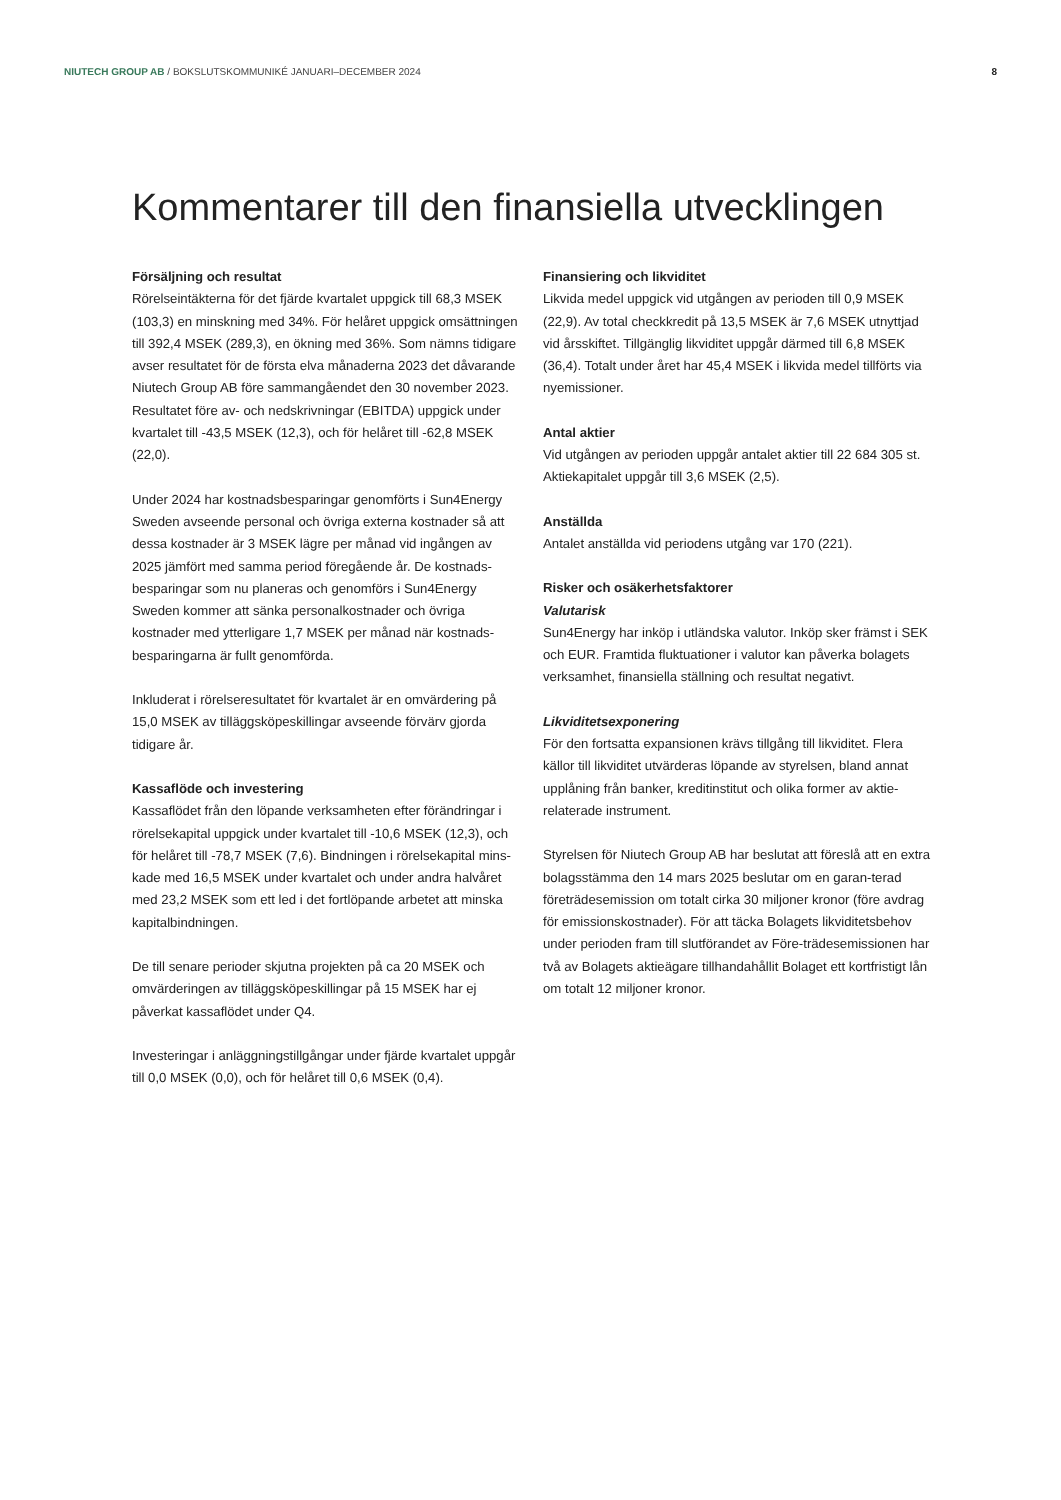NIUTECH GROUP AB / BOKSLUTSKOMMUNIKÉ JANUARI–DECEMBER 2024 8
Kommentarer till den finansiella utvecklingen
Försäljning och resultat
Rörelseintäkterna för det fjärde kvartalet uppgick till 68,3 MSEK (103,3) en minskning med 34%. För helåret uppgick omsättningen till 392,4 MSEK (289,3), en ökning med 36%. Som nämns tidigare avser resultatet för de första elva månaderna 2023 det dåvarande Niutech Group AB före sammangåendet den 30 november 2023. Resultatet före av- och nedskrivningar (EBITDA) uppgick under kvartalet till -43,5 MSEK (12,3), och för helåret till -62,8 MSEK (22,0).
Under 2024 har kostnadsbesparingar genomförts i Sun4Energy Sweden avseende personal och övriga externa kostnader så att dessa kostnader är 3 MSEK lägre per månad vid ingången av 2025 jämfört med samma period föregående år. De kostnads-besparingar som nu planeras och genomförs i Sun4Energy Sweden kommer att sänka personalkostnader och övriga kostnader med ytterligare 1,7 MSEK per månad när kostnads-besparingarna är fullt genomförda.
Inkluderat i rörelseresultatet för kvartalet är en omvärdering på 15,0 MSEK av tilläggsköpeskillingar avseende förvärv gjorda tidigare år.
Kassaflöde och investering
Kassaflödet från den löpande verksamheten efter förändringar i rörelsekapital uppgick under kvartalet till -10,6 MSEK (12,3), och för helåret till -78,7 MSEK (7,6). Bindningen i rörelsekapital mins-kade med 16,5 MSEK under kvartalet och under andra halvåret med 23,2 MSEK som ett led i det fortlöpande arbetet att minska kapitalbindningen.
De till senare perioder skjutna projekten på ca 20 MSEK och omvärderingen av tilläggsköpeskillingar på 15 MSEK har ej påverkat kassaflödet under Q4.
Investeringar i anläggningstillgångar under fjärde kvartalet uppgår till 0,0 MSEK (0,0), och för helåret till 0,6 MSEK (0,4).
Finansiering och likviditet
Likvida medel uppgick vid utgången av perioden till 0,9 MSEK (22,9). Av total checkkredit på 13,5 MSEK är 7,6 MSEK utnyttjad vid årsskiftet. Tillgänglig likviditet uppgår därmed till 6,8 MSEK (36,4). Totalt under året har 45,4 MSEK i likvida medel tillförts via nyemissioner.
Antal aktier
Vid utgången av perioden uppgår antalet aktier till 22 684 305 st. Aktiekapitalet uppgår till 3,6 MSEK (2,5).
Anställda
Antalet anställda vid periodens utgång var 170 (221).
Risker och osäkerhetsfaktorer
Valutarisk
Sun4Energy har inköp i utländska valutor. Inköp sker främst i SEK och EUR. Framtida fluktuationer i valutor kan påverka bolagets verksamhet, finansiella ställning och resultat negativt.
Likviditetsexponering
För den fortsatta expansionen krävs tillgång till likviditet. Flera källor till likviditet utvärderas löpande av styrelsen, bland annat upplåning från banker, kreditinstitut och olika former av aktie-relaterade instrument.
Styrelsen för Niutech Group AB har beslutat att föreslå att en extra bolagsstämma den 14 mars 2025 beslutar om en garan-terad företrädesemission om totalt cirka 30 miljoner kronor (före avdrag för emissionskostnader). För att täcka Bolagets likviditetsbehov under perioden fram till slutförandet av Före-trädesemissionen har två av Bolagets aktieägare tillhandahållit Bolaget ett kortfristigt lån om totalt 12 miljoner kronor.